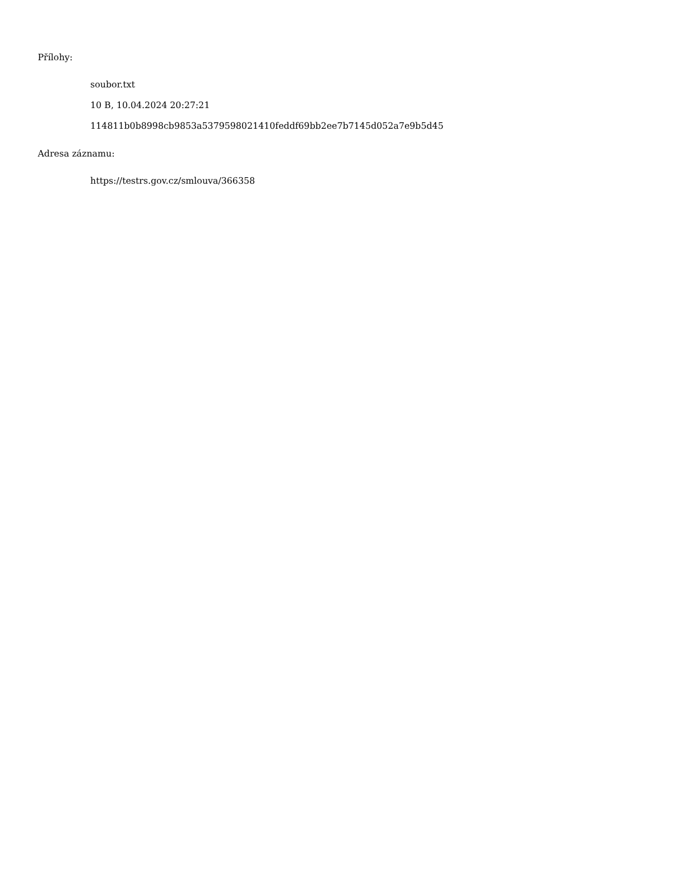Přílohy:
soubor.txt
10 B, 10.04.2024 20:27:21
114811b0b8998cb9853a5379598021410feddf69bb2ee7b7145d052a7e9b5d45
Adresa záznamu:
https://testrs.gov.cz/smlouva/366358